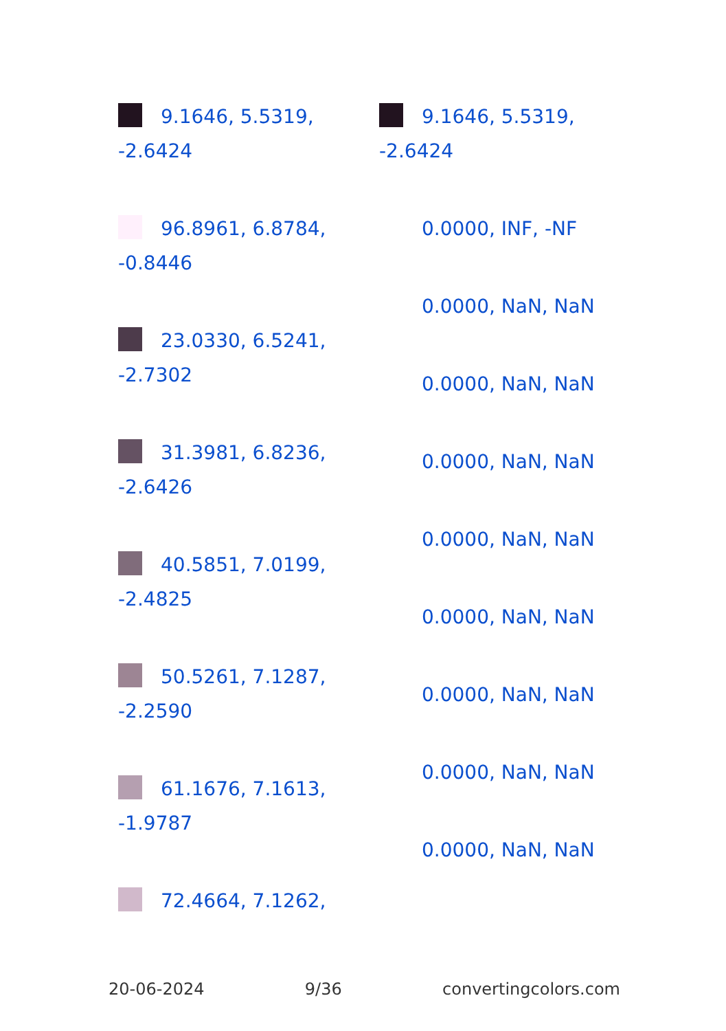9.1646, 5.5319, -2.6424
96.8961, 6.8784, -0.8446
23.0330, 6.5241, -2.7302
31.3981, 6.8236, -2.6426
40.5851, 7.0199, -2.4825
50.5261, 7.1287, -2.2590
61.1676, 7.1613, -1.9787
72.4664, 7.1262,
9.1646, 5.5319, -2.6424
0.0000, INF, -NF
0.0000, NaN, NaN
0.0000, NaN, NaN
0.0000, NaN, NaN
0.0000, NaN, NaN
0.0000, NaN, NaN
0.0000, NaN, NaN
0.0000, NaN, NaN
0.0000, NaN, NaN
20-06-2024 9/36 convertingcolors.com